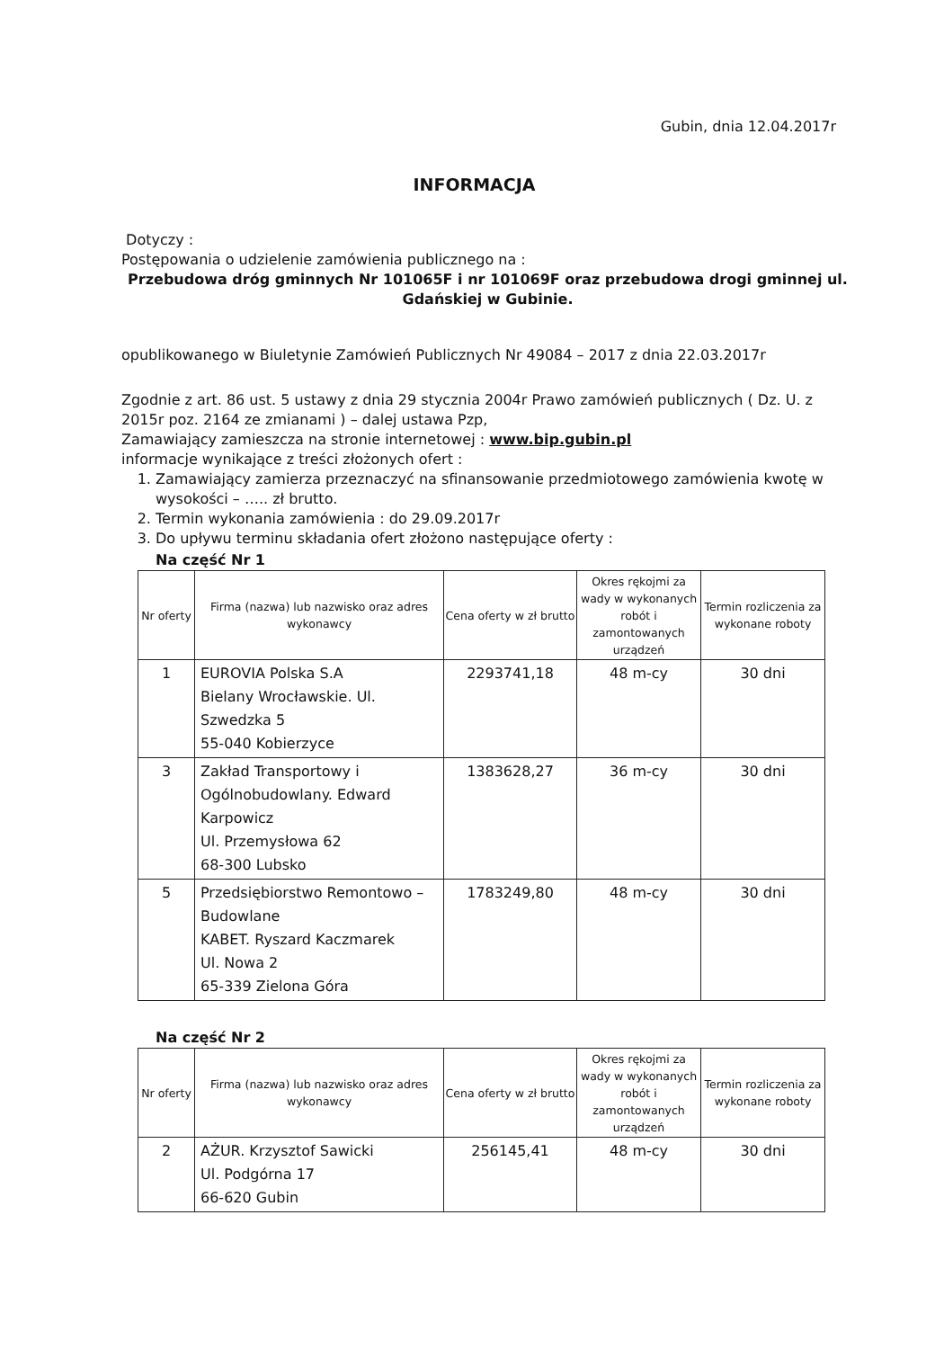Gubin, dnia 12.04.2017r
INFORMACJA
Dotyczy :
Postępowania o udzielenie zamówienia publicznego na :
Przebudowa dróg gminnych Nr 101065F i nr 101069F oraz przebudowa drogi gminnej ul. Gdańskiej w Gubinie.
opublikowanego w Biuletynie Zamówień Publicznych Nr 49084 – 2017 z dnia 22.03.2017r
Zgodnie z art. 86 ust. 5 ustawy z dnia 29 stycznia 2004r Prawo zamówień publicznych ( Dz. U. z 2015r poz. 2164 ze zmianami ) – dalej ustawa Pzp,
Zamawiający zamieszcza na stronie internetowej : www.bip.gubin.pl
informacje wynikające z treści złożonych ofert :
1. Zamawiający zamierza przeznaczyć na sfinansowanie przedmiotowego zamówienia kwotę w wysokości – ….. zł brutto.
2. Termin wykonania zamówienia : do 29.09.2017r
3. Do upływu terminu składania ofert złożono następujące oferty :
Na część Nr 1
| Nr oferty | Firma (nazwa) lub nazwisko oraz adres wykonawcy | Cena oferty w zł brutto | Okres rękojmi za wady w wykonanych robót i zamontowanych urządzeń | Termin rozliczenia za wykonane roboty |
| --- | --- | --- | --- | --- |
| 1 | EUROVIA Polska S.A Bielany Wrocławskie. Ul. Szwedzka 5 55-040 Kobierzyce | 2293741,18 | 48 m-cy | 30 dni |
| 3 | Zakład Transportowy i Ogólnobudowlany. Edward Karpowicz Ul. Przemysłowa 62 68-300 Lubsko | 1383628,27 | 36 m-cy | 30 dni |
| 5 | Przedsiębiorstwo Remontowo – Budowlane KABET. Ryszard Kaczmarek Ul. Nowa 2 65-339 Zielona Góra | 1783249,80 | 48 m-cy | 30 dni |
Na część Nr 2
| Nr oferty | Firma (nazwa) lub nazwisko oraz adres wykonawcy | Cena oferty w zł brutto | Okres rękojmi za wady w wykonanych robót i zamontowanych urządzeń | Termin rozliczenia za wykonane roboty |
| --- | --- | --- | --- | --- |
| 2 | AŻUR. Krzysztof Sawicki Ul. Podgórna 17 66-620 Gubin | 256145,41 | 48 m-cy | 30 dni |